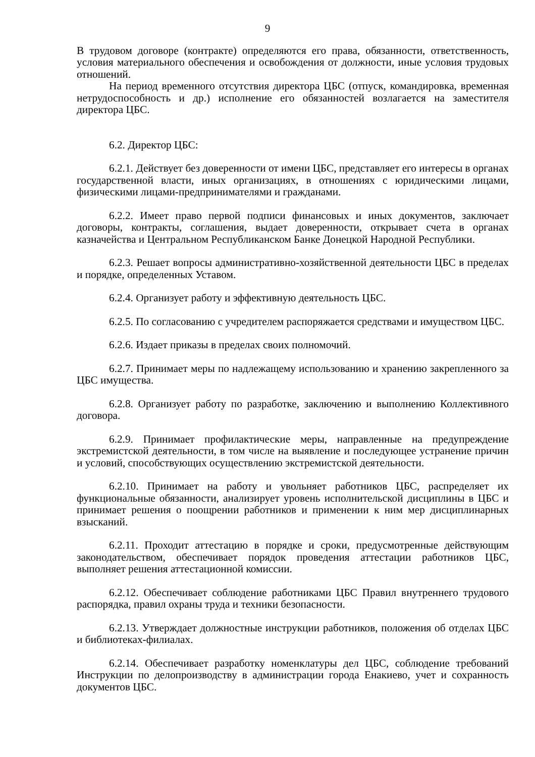9
В трудовом договоре (контракте) определяются его права, обязанности, ответственность, условия материального обеспечения и освобождения от должности, иные условия трудовых отношений.
На период временного отсутствия директора ЦБС (отпуск, командировка, временная нетрудоспособность и др.) исполнение его обязанностей возлагается на заместителя директора ЦБС.
6.2. Директор ЦБС:
6.2.1. Действует без доверенности от имени ЦБС, представляет его интересы в органах государственной власти, иных организациях, в отношениях с юридическими лицами, физическими лицами-предпринимателями и гражданами.
6.2.2. Имеет право первой подписи финансовых и иных документов, заключает договоры, контракты, соглашения, выдает доверенности, открывает счета в органах казначейства и Центральном Республиканском Банке Донецкой Народной Республики.
6.2.3. Решает вопросы административно-хозяйственной деятельности ЦБС в пределах и порядке, определенных Уставом.
6.2.4. Организует работу и эффективную деятельность ЦБС.
6.2.5. По согласованию с учредителем распоряжается средствами и имуществом ЦБС.
6.2.6. Издает приказы в пределах своих полномочий.
6.2.7. Принимает меры по надлежащему использованию и хранению закрепленного за ЦБС имущества.
6.2.8. Организует работу по разработке, заключению и выполнению Коллективного договора.
6.2.9. Принимает профилактические меры, направленные на предупреждение экстремистской деятельности, в том числе на выявление и последующее устранение причин и условий, способствующих осуществлению экстремистской деятельности.
6.2.10. Принимает на работу и увольняет работников ЦБС, распределяет их функциональные обязанности, анализирует уровень исполнительской дисциплины в ЦБС и принимает решения о поощрении работников и применении к ним мер дисциплинарных взысканий.
6.2.11. Проходит аттестацию в порядке и сроки, предусмотренные действующим законодательством, обеспечивает порядок проведения аттестации работников ЦБС, выполняет решения аттестационной комиссии.
6.2.12. Обеспечивает соблюдение работниками ЦБС Правил внутреннего трудового распорядка, правил охраны труда и техники безопасности.
6.2.13. Утверждает должностные инструкции работников, положения об отделах ЦБС и библиотеках-филиалах.
6.2.14. Обеспечивает разработку номенклатуры дел ЦБС, соблюдение требований Инструкции по делопроизводству в администрации города Енакиево, учет и сохранность документов ЦБС.